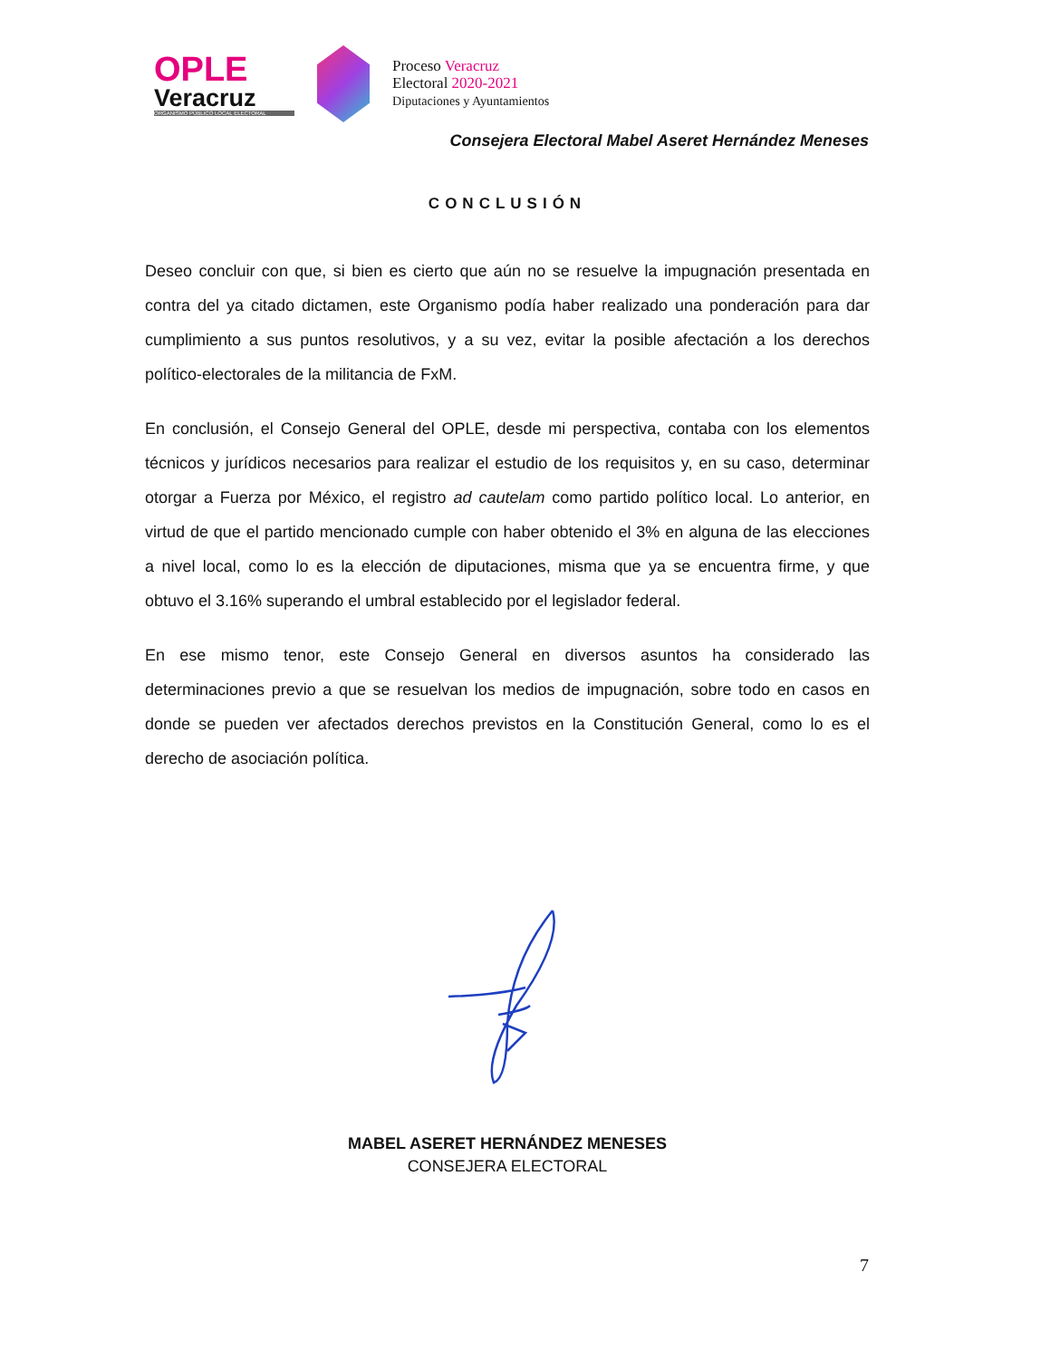OPLE
Veracruz
ORGANISMO PÚBLICO LOCAL ELECTORAL
Proceso Veracruz
Electoral 2020-2021
Diputaciones y Ayuntamientos
Consejera Electoral Mabel Aseret Hernández Meneses
CONCLUSIÓN
Deseo concluir con que, si bien es cierto que aún no se resuelve la impugnación presentada en contra del ya citado dictamen, este Organismo podía haber realizado una ponderación para dar cumplimiento a sus puntos resolutivos, y a su vez, evitar la posible afectación a los derechos político-electorales de la militancia de FxM.
En conclusión, el Consejo General del OPLE, desde mi perspectiva, contaba con los elementos técnicos y jurídicos necesarios para realizar el estudio de los requisitos y, en su caso, determinar otorgar a Fuerza por México, el registro ad cautelam como partido político local. Lo anterior, en virtud de que el partido mencionado cumple con haber obtenido el 3% en alguna de las elecciones a nivel local, como lo es la elección de diputaciones, misma que ya se encuentra firme, y que obtuvo el 3.16% superando el umbral establecido por el legislador federal.
En ese mismo tenor, este Consejo General en diversos asuntos ha considerado las determinaciones previo a que se resuelvan los medios de impugnación, sobre todo en casos en donde se pueden ver afectados derechos previstos en la Constitución General, como lo es el derecho de asociación política.
MABEL ASERET HERNÁNDEZ MENESES
CONSEJERA ELECTORAL
7